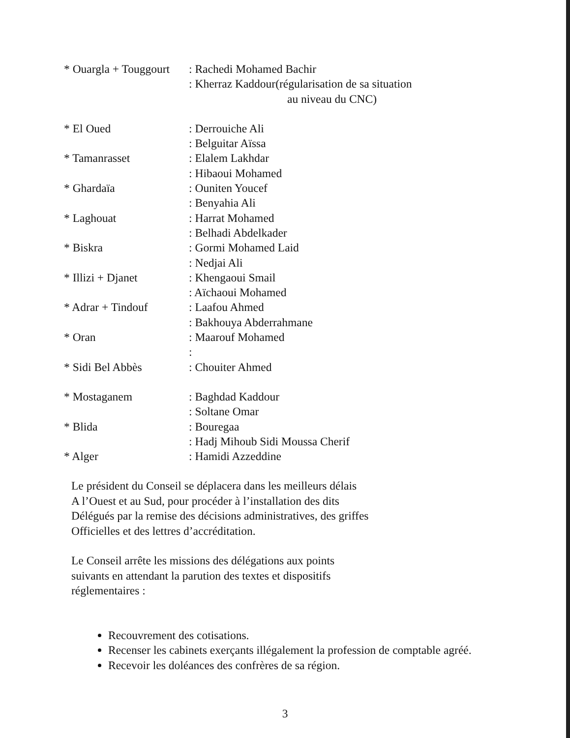* Ouargla + Touggourt
: Rachedi Mohamed Bachir
: Kherraz Kaddour(régularisation de sa situation
au niveau du CNC)
* El Oued : Derrouiche Ali
: Belguitar Aïssa
* Tamanrasset : Elalem Lakhdar
: Hibaoui Mohamed
* Ghardaïa : Ouniten Youcef
: Benyahia Ali
* Laghouat : Harrat Mohamed
: Belhadi Abdelkader
* Biskra : Gormi Mohamed Laid
: Nedjai Ali
* Illizi + Djanet : Khengaoui Smail
: Aïchaoui Mohamed
* Adrar + Tindouf : Laafou Ahmed
: Bakhouya Abderrahmane
* Oran : Maarouf Mohamed
:
* Sidi Bel Abbès : Chouiter Ahmed
* Mostaganem : Baghdad Kaddour
: Soltane Omar
* Blida : Bouregaa
: Hadj Mihoub Sidi Moussa Cherif
* Alger : Hamidi Azzeddine
Le président du Conseil se déplacera dans les meilleurs délais
A l’Ouest et au Sud, pour procéder à l’installation des dits
Délégués par la remise des décisions administratives, des griffes
Officielles et des lettres d’accréditation.
Le Conseil arrête les missions des délégations aux points
suivants en attendant la parution des textes et dispositifs
réglementaires :
Recouvrement des cotisations.
Recenser les cabinets exerçants illégalement la profession de comptable agréé.
Recevoir les doléances des confrères de sa région.
3